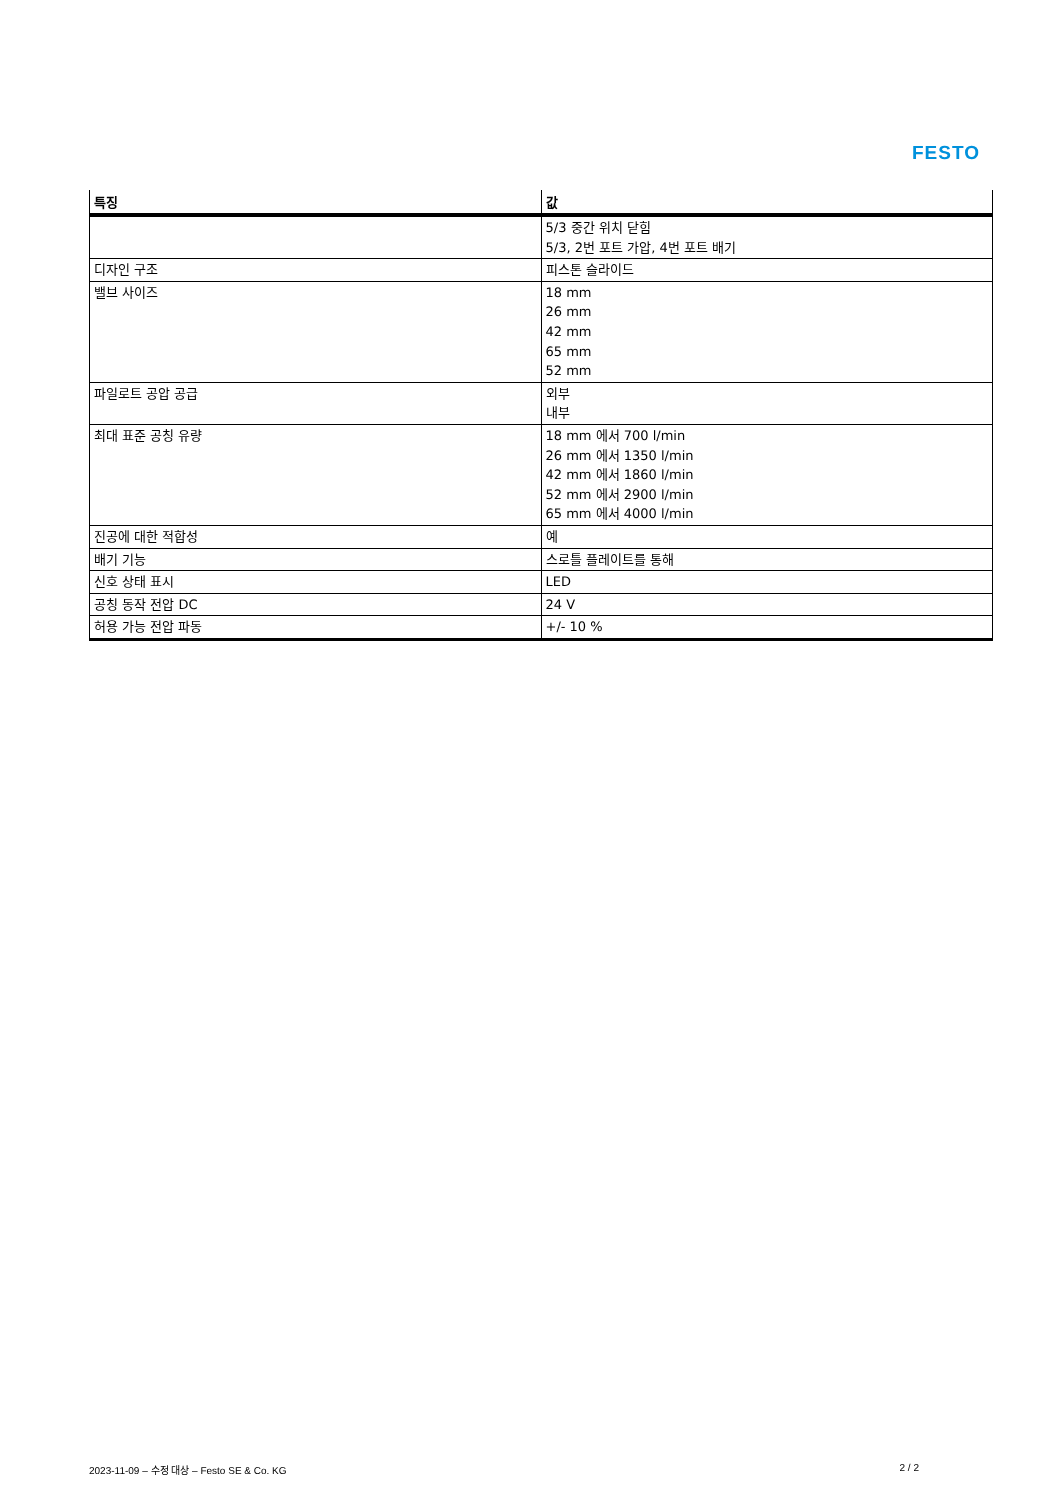FESTO
| 특징 | 값 |
| --- | --- |
| | 5/3 중간 위치 닫힘 5/3, 2번 포트 가압, 4번 포트 배기 |
| 디자인 구조 | 피스톤 슬라이드 |
| 밸브 사이즈 | 18 mm 26 mm 42 mm 65 mm 52 mm |
| 파일로트 공압 공급 | 외부 내부 |
| 최대 표준 공칭 유량 | 18 mm 에서 700 l/min 26 mm 에서 1350 l/min 42 mm 에서 1860 l/min 52 mm 에서 2900 l/min 65 mm 에서 4000 l/min |
| 진공에 대한 적합성 | 예 |
| 배기 기능 | 스로틀 플레이트를 통해 |
| 신호 상태 표시 | LED |
| 공칭 동작 전압 DC | 24 V |
| 허용 가능 전압 파동 | +/- 10 % |
2023-11-09 – 수정 대상 – Festo SE & Co. KG 2 / 2